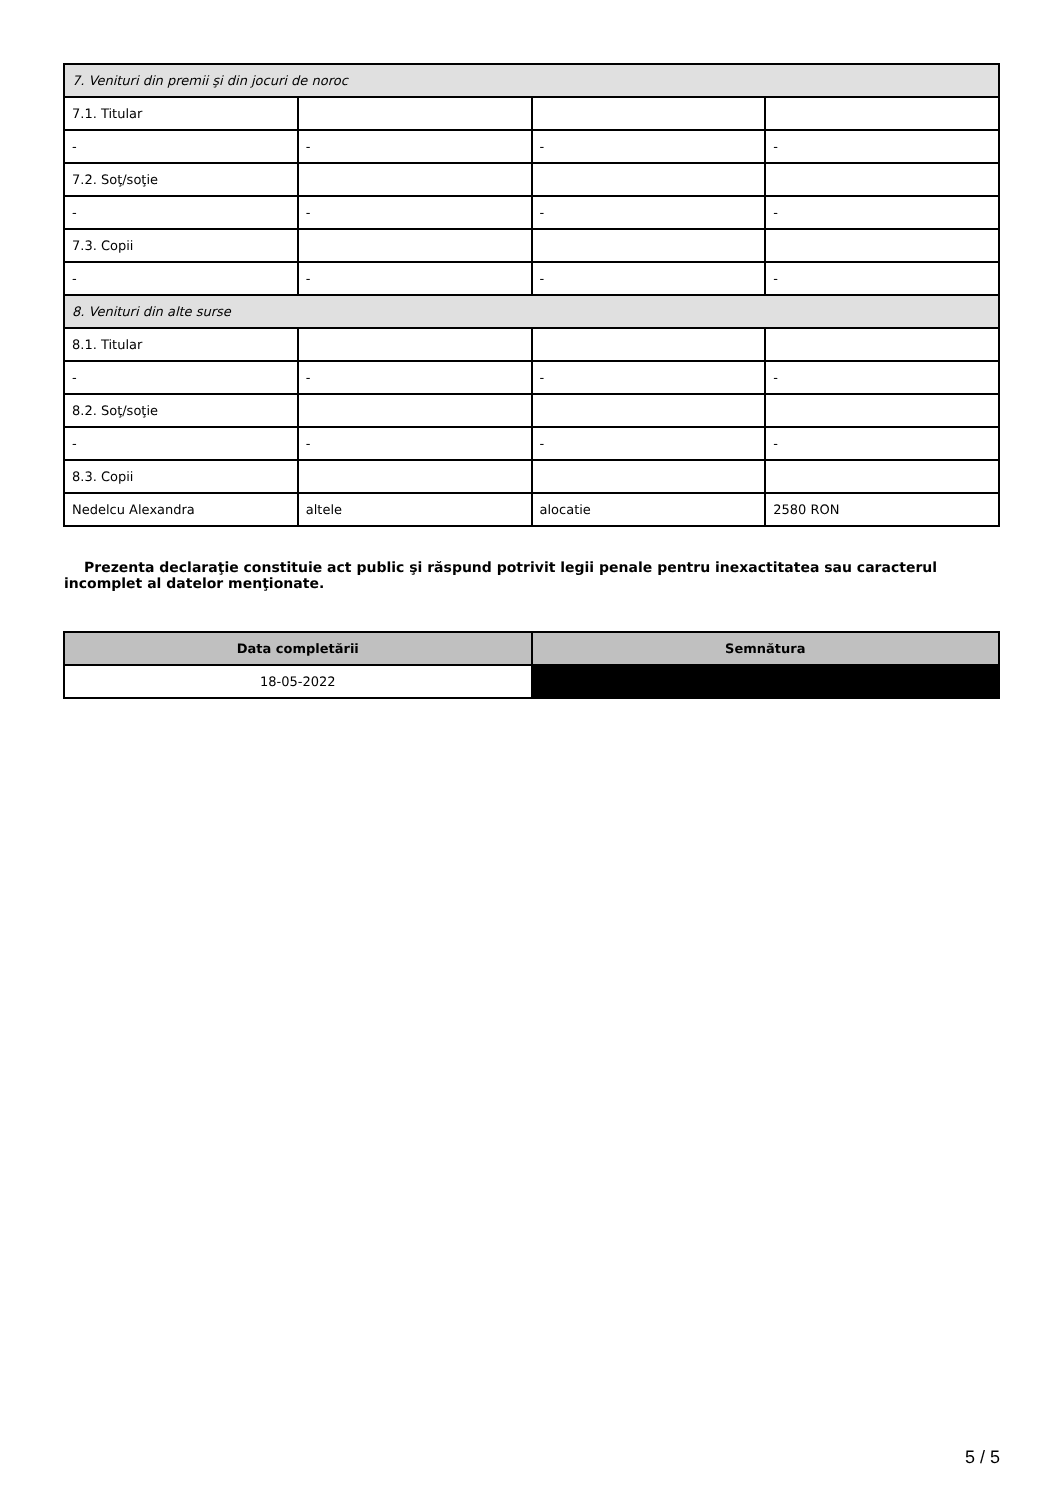| 7. Venituri din premii şi din jocuri de noroc | | | |
| 7.1. Titular | | | |
| - | - | - | - |
| 7.2. Soţ/soţie | | | |
| - | - | - | - |
| 7.3. Copii | | | |
| - | - | - | - |
| 8. Venituri din alte surse | | | |
| 8.1. Titular | | | |
| - | - | - | - |
| 8.2. Soţ/soţie | | | |
| - | - | - | - |
| 8.3. Copii | | | |
| Nedelcu Alexandra | altele | alocatie | 2580 RON |
Prezenta declaraţie constituie act public şi răspund potrivit legii penale pentru inexactitatea sau caracterul incomplet al datelor menţionate.
| Data completării | Semnătura |
| --- | --- |
| 18-05-2022 | |
5 / 5